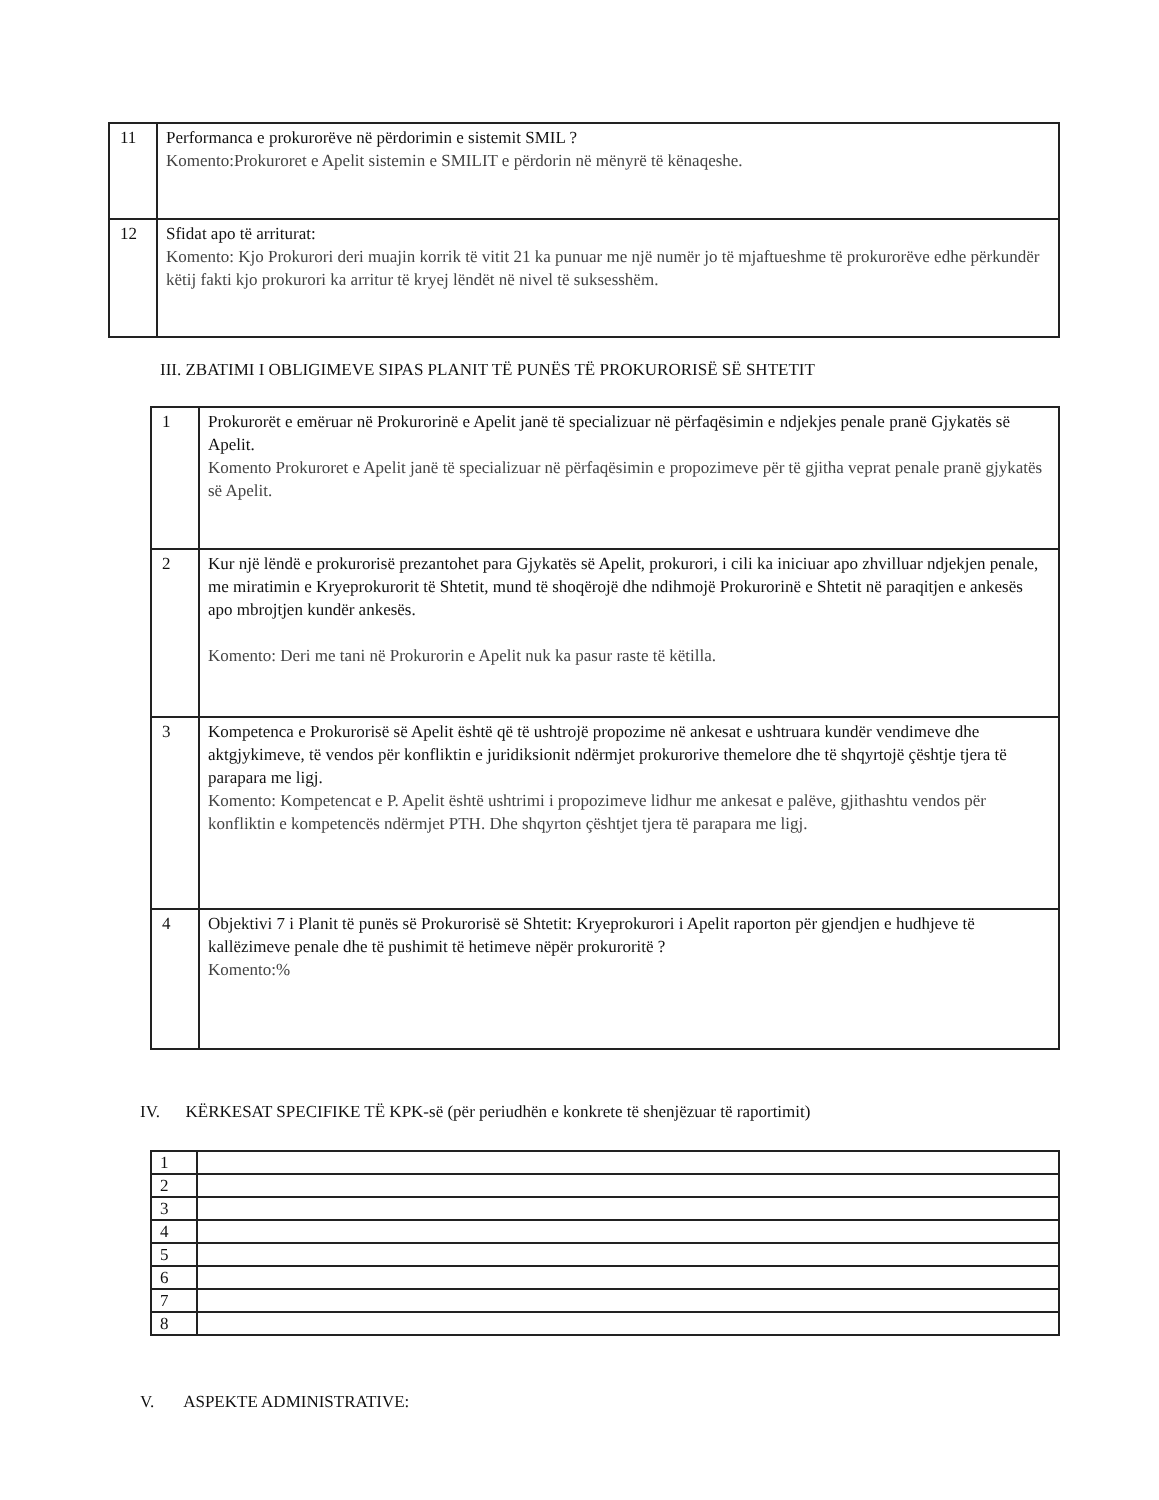| 11 | Performanca e prokurorëve në përdorimin e sistemit SMIL ? Komento:Prokuroret e Apelit sistemin e SMILIT e përdorin në mënyrë të kënaqeshe. |
| 12 | Sfidat apo të arriturat: Komento: Kjo Prokurori deri muajin korrik të vitit 21 ka punuar me një numër jo të mjaftueshme të prokurorëve edhe përkundër këtij fakti kjo prokurori ka arritur të kryej lëndët në nivel të suksesshëm. |
III. ZBATIMI I OBLIGIMEVE SIPAS PLANIT TË PUNËS TË PROKURORISË SË SHTETIT
| 1 | Prokurorët e emëruar në Prokurorinë e Apelit janë të specializuar në përfaqësimin e ndjekjes penale pranë Gjykatës së Apelit. Komento Prokuroret e Apelit janë të specializuar në përfaqësimin e propozimeve për të gjitha veprat penale pranë gjykatës së Apelit. |
| 2 | Kur një lëndë e prokurorisë prezantohet para Gjykatës së Apelit, prokurori, i cili ka iniciuar apo zhvilluar ndjekjen penale, me miratimin e Kryeprokurorit të Shtetit, mund të shoqërojë dhe ndihmojë Prokurorinë e Shtetit në paraqitjen e ankesës apo mbrojtjen kundër ankesës. Komento: Deri me tani në Prokurorin e Apelit nuk ka pasur raste të këtilla. |
| 3 | Kompetenca e Prokurorisë së Apelit është që të ushtrojë propozime në ankesat e ushtruara kundër vendimeve dhe aktgjykimeve, të vendos për konfliktin e juridiksionit ndërmjet prokurorive themelore dhe të shqyrtojë çështje tjera të parapara me ligj. Komento: Kompetencat e P. Apelit është ushtrimi i propozimeve lidhur me ankesat e palëve, gjithashtu vendos për konfliktin e kompetencës ndërmjet PTH. Dhe shqyrton çështjet tjera të parapara me ligj. |
| 4 | Objektivi 7 i Planit të punës së Prokurorisë së Shtetit: Kryeprokurori i Apelit raporton për gjendjen e hudhjeve të kallëzimeve penale dhe të pushimit të hetimeve nëpër prokuroritë ? Komento:% |
IV. KËRKESAT SPECIFIKE TË KPK-së (për periudhën e konkrete të shenjëzuar të raportimit)
| 1 | |
| 2 | |
| 3 | |
| 4 | |
| 5 | |
| 6 | |
| 7 | |
| 8 | |
V. ASPEKTE ADMINISTRATIVE: